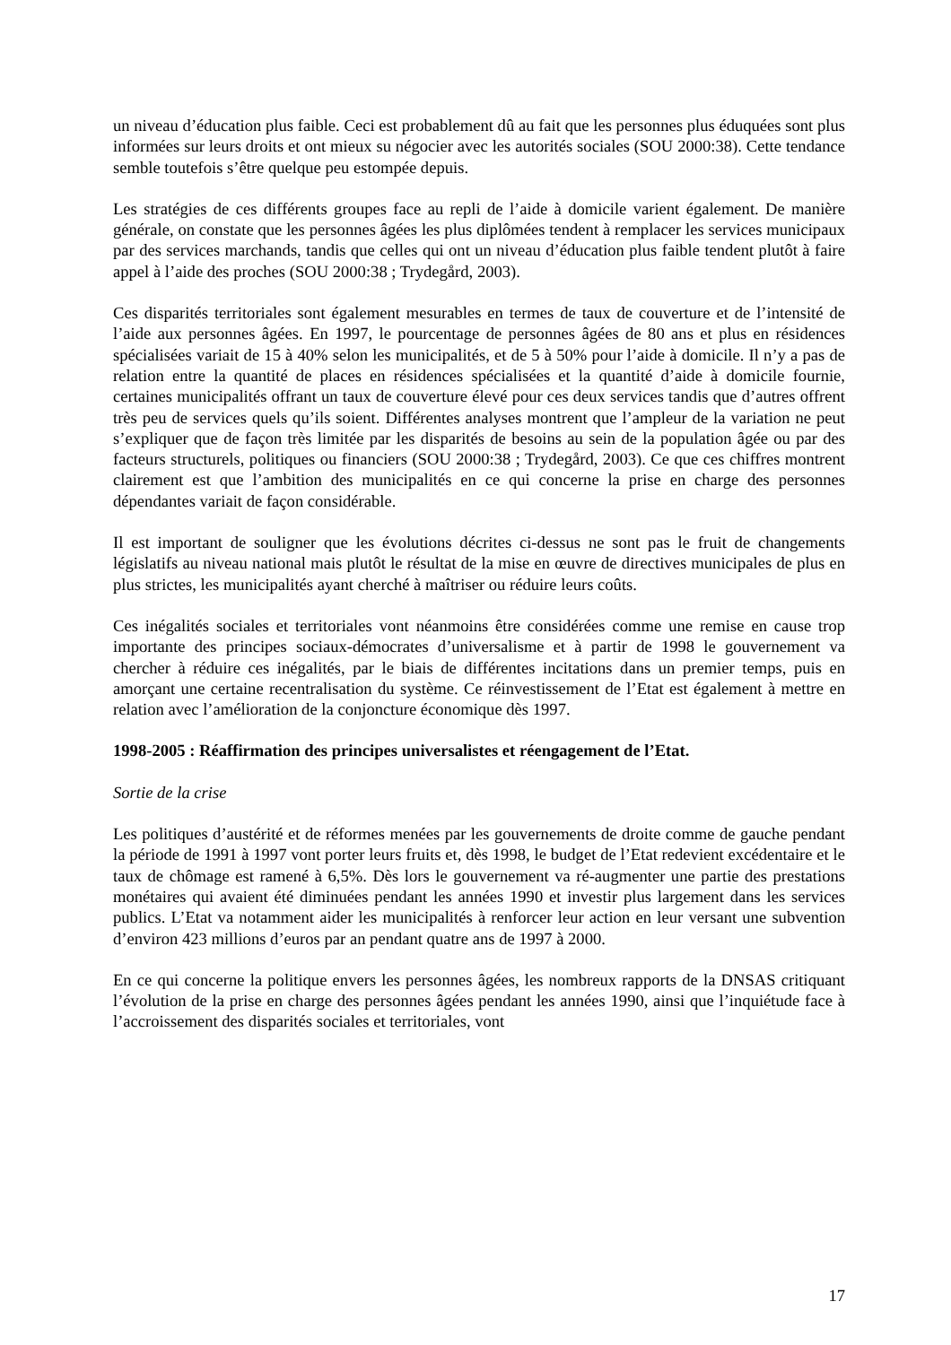un niveau d’éducation plus faible. Ceci est probablement dû au fait que les personnes plus éduquées sont plus informées sur leurs droits et ont mieux su négocier avec les autorités sociales (SOU 2000:38). Cette tendance semble toutefois s’être quelque peu estompée depuis.
Les stratégies de ces différents groupes face au repli de l’aide à domicile varient également. De manière générale, on constate que les personnes âgées les plus diplômées tendent à remplacer les services municipaux par des services marchands, tandis que celles qui ont un niveau d’éducation plus faible tendent plutôt à faire appel à l’aide des proches (SOU 2000:38 ; Trydegård, 2003).
Ces disparités territoriales sont également mesurables en termes de taux de couverture et de l’intensité de l’aide aux personnes âgées. En 1997, le pourcentage de personnes âgées de 80 ans et plus en résidences spécialisées variait de 15 à 40% selon les municipalités, et de 5 à 50% pour l’aide à domicile. Il n’y a pas de relation entre la quantité de places en résidences spécialisées et la quantité d’aide à domicile fournie, certaines municipalités offrant un taux de couverture élevé pour ces deux services tandis que d’autres offrent très peu de services quels qu’ils soient. Différentes analyses montrent que l’ampleur de la variation ne peut s’expliquer que de façon très limitée par les disparités de besoins au sein de la population âgée ou par des facteurs structurels, politiques ou financiers (SOU 2000:38 ; Trydegård, 2003). Ce que ces chiffres montrent clairement est que l’ambition des municipalités en ce qui concerne la prise en charge des personnes dépendantes variait de façon considérable.
Il est important de souligner que les évolutions décrites ci-dessus ne sont pas le fruit de changements législatifs au niveau national mais plutôt le résultat de la mise en œuvre de directives municipales de plus en plus strictes, les municipalités ayant cherché à maîtriser ou réduire leurs coûts.
Ces inégalités sociales et territoriales vont néanmoins être considérées comme une remise en cause trop importante des principes sociaux-démocrates d’universalisme et à partir de 1998 le gouvernement va chercher à réduire ces inégalités, par le biais de différentes incitations dans un premier temps, puis en amorçant une certaine recentralisation du système. Ce réinvestissement de l’Etat est également à mettre en relation avec l’amélioration de la conjoncture économique dès 1997.
1998-2005 : Réaffirmation des principes universalistes et réengagement de l’Etat.
Sortie de la crise
Les politiques d’austérité et de réformes menées par les gouvernements de droite comme de gauche pendant la période de 1991 à 1997 vont porter leurs fruits et, dès 1998, le budget de l’Etat redevient excédentaire et le taux de chômage est ramené à 6,5%. Dès lors le gouvernement va ré-augmenter une partie des prestations monétaires qui avaient été diminuées pendant les années 1990 et investir plus largement dans les services publics. L’Etat va notamment aider les municipalités à renforcer leur action en leur versant une subvention d’environ 423 millions d’euros par an pendant quatre ans de 1997 à 2000.
En ce qui concerne la politique envers les personnes âgées, les nombreux rapports de la DNSAS critiquant l’évolution de la prise en charge des personnes âgées pendant les années 1990, ainsi que l’inquiétude face à l’accroissement des disparités sociales et territoriales, vont
17